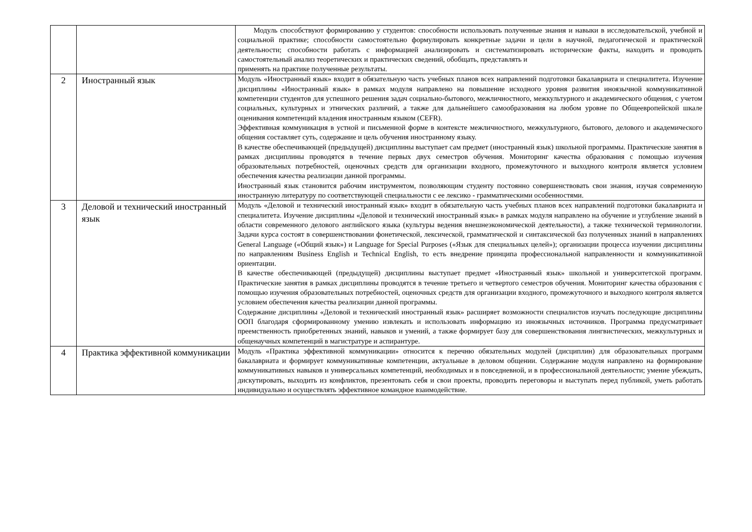| | | Модуль способствуют формированию у студентов: способности использовать полученные знания и навыки в исследовательской, учебной и социальной практике; способности самостоятельно формулировать конкретные задачи и цели в научной, педагогической и практической деятельности; способности работать с информацией анализировать и систематизировать исторические факты, находить и проводить самостоятельный анализ теоретических и практических сведений, обобщать, представлять и применять на практике полученные результаты. |
| 2 | Иностранный язык | Модуль «Иностранный язык» входит в обязательную часть учебных планов всех направлений подготовки бакалавриата и специалитета. Изучение дисциплины «Иностранный язык» в рамках модуля направлено на повышение исходного уровня развития иноязычной коммуникативной компетенции студентов для успешного решения задач социально-бытового, межличностного, межкультурного и академического общения, с учетом социальных, культурных и этнических различий, а также для дальнейшего самообразования на любом уровне по Общеевропейской шкале оценивания компетенций владения иностранным языком (CEFR). Эффективная коммуникация в устной и письменной форме в контексте межличностного, межкультурного, бытового, делового и академического общения составляет суть, содержание и цель обучения иностранному языку. В качестве обеспечивающей (предыдущей) дисциплины выступает сам предмет (иностранный язык) школьной программы. Практические занятия в рамках дисциплины проводятся в течение первых двух семестров обучения. Мониторинг качества образования с помощью изучения образовательных потребностей, оценочных средств для организации входного, промежуточного и выходного контроля является условием обеспечения качества реализации данной программы. Иностранный язык становится рабочим инструментом, позволяющим студенту постоянно совершенствовать свои знания, изучая современную иностранную литературу по соответствующей специальности с ее лексико - грамматическими особенностями. |
| 3 | Деловой и технический иностранный язык | Модуль «Деловой и технический иностранный язык» входит в обязательную часть учебных планов всех направлений подготовки бакалавриата и специалитета. Изучение дисциплины «Деловой и технический иностранный язык» в рамках модуля направлено на обучение и углубление знаний в области современного делового английского языка (культуры ведения внешнеэкономической деятельности), а также технической терминологии. Задачи курса состоят в совершенствовании фонетической, лексической, грамматической и синтаксической баз полученных знаний в направлениях General Language («Общий язык») и Language for Special Purposes («Язык для специальных целей»); организации процесса изучении дисциплины по направлениям Business English и Technical English, то есть внедрение принципа профессиональной направленности и коммуникативной ориентации. В качестве обеспечивающей (предыдущей) дисциплины выступает предмет «Иностранный язык» школьной и университетской программ. Практические занятия в рамках дисциплины проводятся в течение третьего и четвертого семестров обучения. Мониторинг качества образования с помощью изучения образовательных потребностей, оценочных средств для организации входного, промежуточного и выходного контроля является условием обеспечения качества реализации данной программы. Содержание дисциплины «Деловой и технический иностранный язык» расширяет возможности специалистов изучать последующие дисциплины ООП благодаря сформированному умению извлекать и использовать информацию из иноязычных источников. Программа предусматривает преемственность приобретенных знаний, навыков и умений, а также формирует базу для совершенствования лингвистических, межкультурных и общенаучных компетенций в магистратуре и аспирантуре. |
| 4 | Практика эффективной коммуникации | Модуль «Практика эффективной коммуникации» относится к перечню обязательных модулей (дисциплин) для образовательных программ бакалавриата и формирует коммуникативные компетенции, актуальные в деловом общении. Содержание модуля направлено на формирование коммуникативных навыков и универсальных компетенций, необходимых и в повседневной, и в профессиональной деятельности; умение убеждать, дискутировать, выходить из конфликтов, презентовать себя и свои проекты, проводить переговоры и выступать перед публикой, уметь работать индивидуально и осуществлять эффективное командное взаимодействие. |